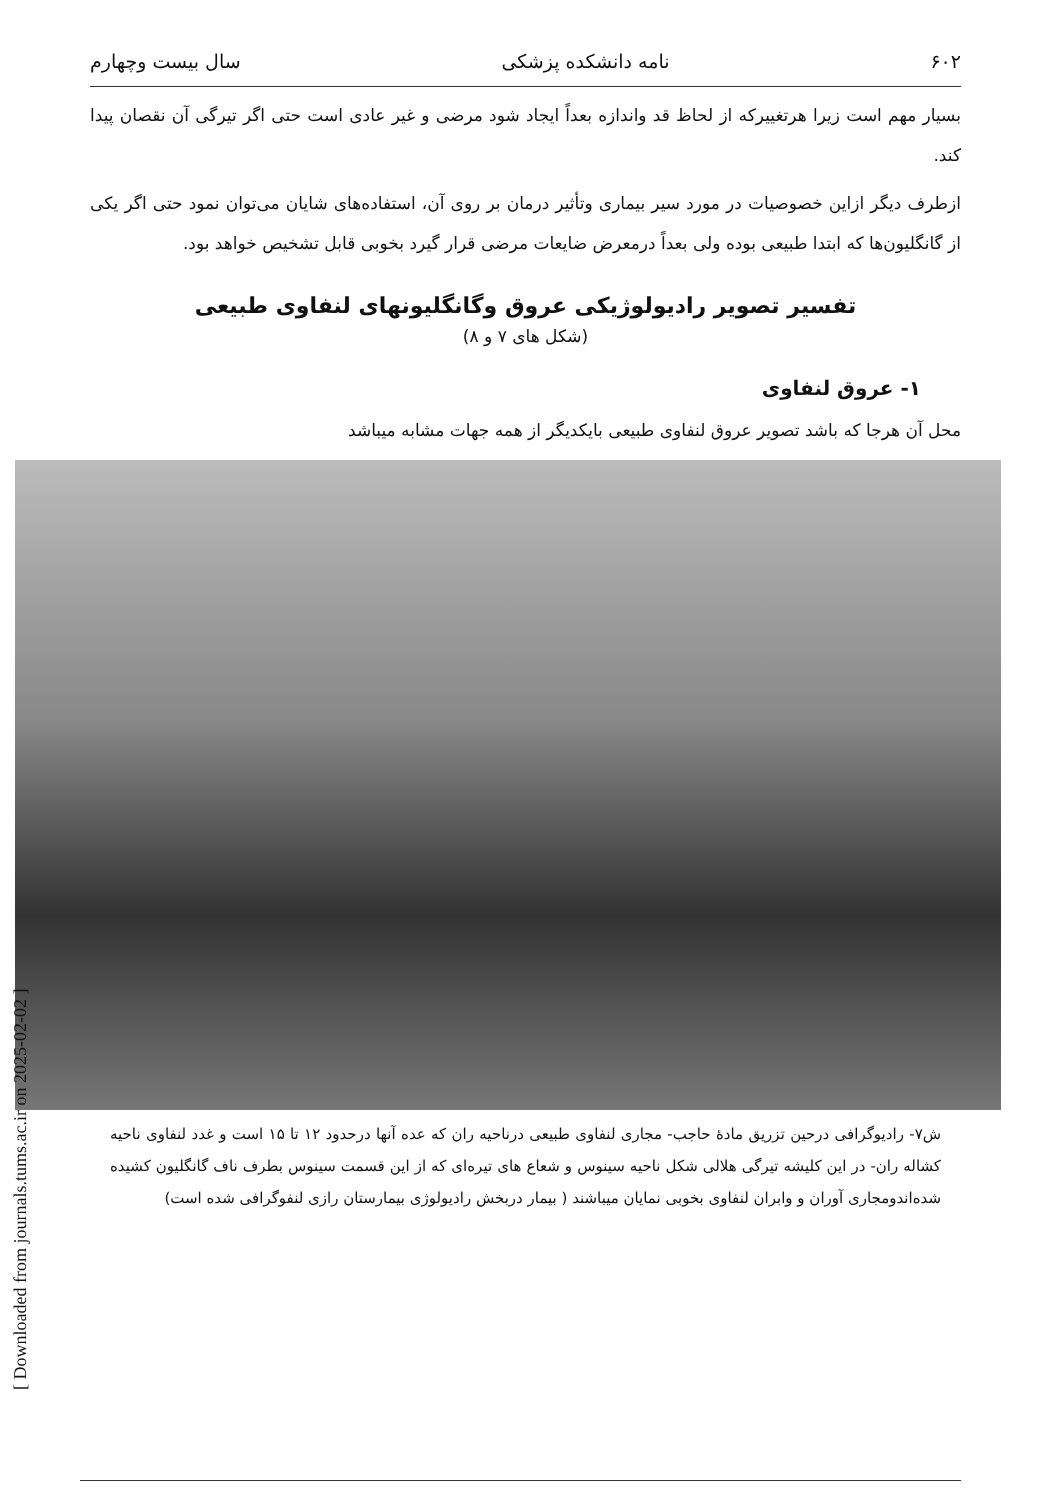۶۰۲ نامه دانشکده پزشکی سال بیست وچهارم
بسیار مهم است زیرا هرتغییرکه از لحاظ قد واندازه بعداً ایجاد شود مرضی و غیر عادی است حتی اگر تیرگی آن نقصان پیدا کند.
ازطرف دیگر ازاین خصوصیات در مورد سیر بیماری وتأثیر درمان بر روی آن، استفاده‌های شایان می‌توان نمود حتی اگر یکی از گانگلیون‌ها که ابتدا طبیعی بوده ولی بعداً درمعرض ضایعات مرضی قرار گیرد بخوبی قابل تشخیص خواهد بود.
تفسیر تصویر رادیولوژیکی عروق وگانگلیونهای لنفاوی طبیعی
(شکل های ۷ و ۸)
۱- عروق لنفاوی
محل آن هرجا که باشد تصویر عروق لنفاوی طبیعی بایکدیگر از همه جهات مشابه میباشد
ش۷- رادیوگرافی درحین تزریق مادهٔ حاجب- مجاری لنفاوی طبیعی درناحیه ران که عده آنها درحدود ۱۲ تا ۱۵ است و غدد لنفاوی ناحیه کشاله ران- در این کلیشه تیرگی هلالی شکل ناحیه سینوس و شعاع های تیره‌ای که از این قسمت سینوس بطرف ناف گانگلیون کشیده شده‌اندومجاری آوران و وابران لنفاوی بخوبی نمایان میباشند ( بیمار دربخش رادیولوژی بیمارستان رازی لنفوگرافی شده است)
[ Downloaded from journals.tums.ac.ir on 2025-02-02 ]